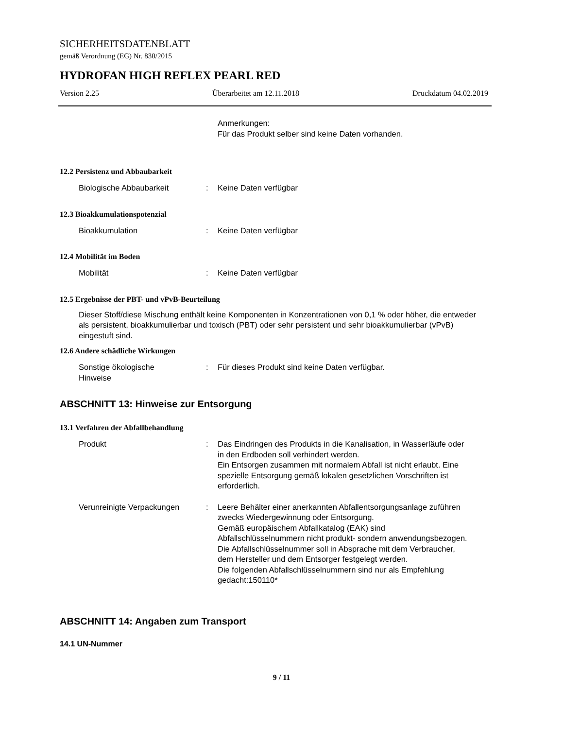SICHERHEITSDATENBLATT
gemäß Verordnung (EG) Nr. 830/2015
HYDROFAN HIGH REFLEX PEARL RED
Version 2.25 Überarbeitet am 12.11.2018 Druckdatum 04.02.2019
Anmerkungen:
Für das Produkt selber sind keine Daten vorhanden.
12.2 Persistenz und Abbaubarkeit
Biologische Abbaubarkeit : Keine Daten verfügbar
12.3 Bioakkumulationspotenzial
Bioakkumulation : Keine Daten verfügbar
12.4 Mobilität im Boden
Mobilität : Keine Daten verfügbar
12.5 Ergebnisse der PBT- und vPvB-Beurteilung
Dieser Stoff/diese Mischung enthält keine Komponenten in Konzentrationen von 0,1 % oder höher, die entweder als persistent, bioakkumulierbar und toxisch (PBT) oder sehr persistent und sehr bioakkumulierbar (vPvB) eingestuft sind.
12.6 Andere schädliche Wirkungen
Sonstige ökologische
Hinweise
: Für dieses Produkt sind keine Daten verfügbar.
ABSCHNITT 13: Hinweise zur Entsorgung
13.1 Verfahren der Abfallbehandlung
Produkt : Das Eindringen des Produkts in die Kanalisation, in Wasserläufe oder in den Erdboden soll verhindert werden.
Ein Entsorgen zusammen mit normalem Abfall ist nicht erlaubt. Eine spezielle Entsorgung gemäß lokalen gesetzlichen Vorschriften ist erforderlich.
Verunreinigte Verpackungen : Leere Behälter einer anerkannten Abfallentsorgungsanlage zuführen zwecks Wiedergewinnung oder Entsorgung.
Gemäß europäischem Abfallkatalog (EAK) sind Abfallschlüsselnummern nicht produkt- sondern anwendungsbezogen.
Die Abfallschlüsselnummer soll in Absprache mit dem Verbraucher, dem Hersteller und dem Entsorger festgelegt werden.
Die folgenden Abfallschlüsselnummern sind nur als Empfehlung gedacht:150110*
ABSCHNITT 14: Angaben zum Transport
14.1 UN-Nummer
9 / 11